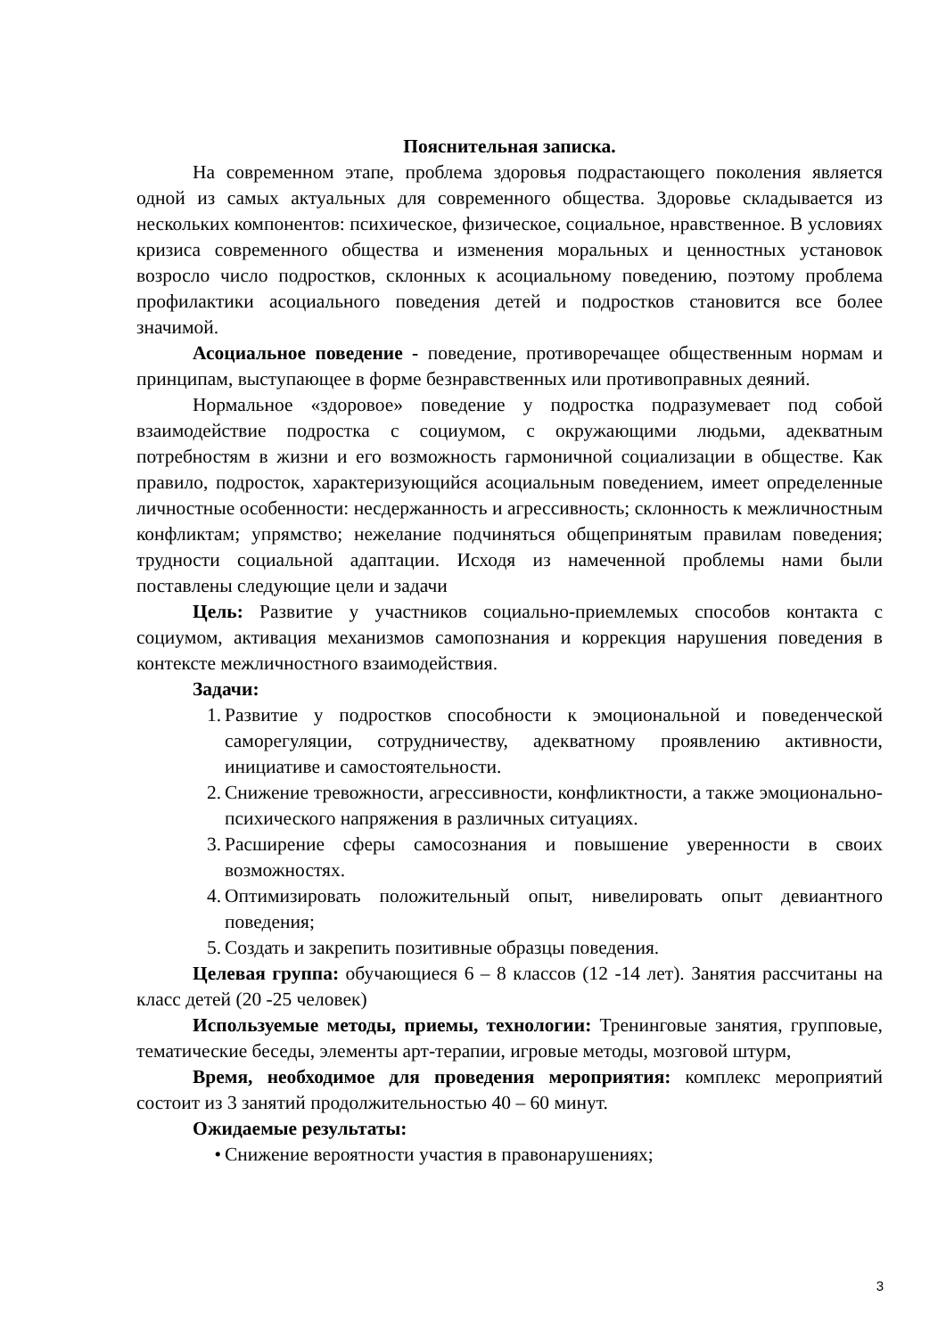Пояснительная записка.
На современном этапе, проблема здоровья подрастающего поколения является одной из самых актуальных для современного общества. Здоровье складывается из нескольких компонентов: психическое, физическое, социальное, нравственное. В условиях кризиса современного общества и изменения моральных и ценностных установок возросло число подростков, склонных к асоциальному поведению, поэтому проблема профилактики асоциального поведения детей и подростков становится все более значимой.
Асоциальное поведение - поведение, противоречащее общественным нормам и принципам, выступающее в форме безнравственных или противоправных деяний.
Нормальное «здоровое» поведение у подростка подразумевает под собой взаимодействие подростка с социумом, с окружающими людьми, адекватным потребностям в жизни и его возможность гармоничной социализации в обществе. Как правило, подросток, характеризующийся асоциальным поведением, имеет определенные личностные особенности: несдержанность и агрессивность; склонность к межличностным конфликтам; упрямство; нежелание подчиняться общепринятым правилам поведения; трудности социальной адаптации. Исходя из намеченной проблемы нами были поставлены следующие цели и задачи
Цель: Развитие у участников социально-приемлемых способов контакта с социумом, активация механизмов самопознания и коррекция нарушения поведения в контексте межличностного взаимодействия.
Задачи:
1. Развитие у подростков способности к эмоциональной и поведенческой саморегуляции, сотрудничеству, адекватному проявлению активности, инициативе и самостоятельности.
2. Снижение тревожности, агрессивности, конфликтности, а также эмоционально-психического напряжения в различных ситуациях.
3. Расширение сферы самосознания и повышение уверенности в своих возможностях.
4. Оптимизировать положительный опыт, нивелировать опыт девиантного поведения;
5. Создать и закрепить позитивные образцы поведения.
Целевая группа: обучающиеся 6 – 8 классов (12 -14 лет). Занятия рассчитаны на класс детей (20 -25 человек)
Используемые методы, приемы, технологии: Тренинговые занятия, групповые, тематические беседы, элементы арт-терапии, игровые методы, мозговой штурм,
Время, необходимое для проведения мероприятия: комплекс мероприятий состоит из 3 занятий продолжительностью 40 – 60 минут.
Ожидаемые результаты:
• Снижение вероятности участия в правонарушениях;
3